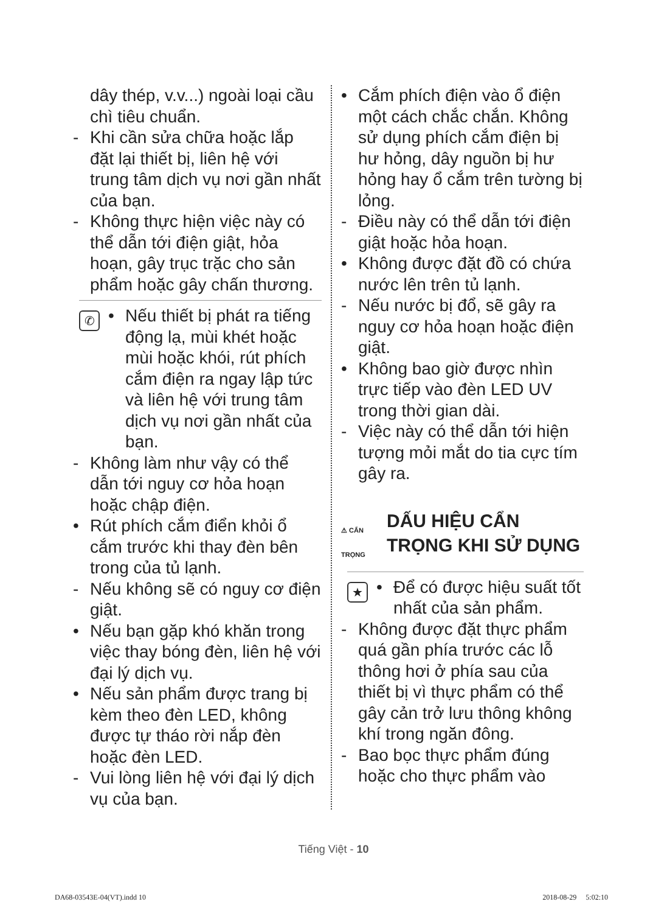dây thép, v.v...) ngoài loại cầu chì tiêu chuẩn.
- Khi cần sửa chữa hoặc lắp đặt lại thiết bị, liên hệ với trung tâm dịch vụ nơi gần nhất của bạn.
- Không thực hiện việc này có thể dẫn tới điện giật, hỏa hoạn, gây trục trặc cho sản phẩm hoặc gây chấn thương.
✆ • Nếu thiết bị phát ra tiếng động lạ, mùi khét hoặc mùi hoặc khói, rút phích cắm điện ra ngay lập tức và liên hệ với trung tâm dịch vụ nơi gần nhất của bạn.
- Không làm như vậy có thể dẫn tới nguy cơ hỏa hoạn hoặc chập điện.
• Rút phích cắm điển khỏi ổ cắm trước khi thay đèn bên trong của tủ lạnh.
- Nếu không sẽ có nguy cơ điện giật.
• Nếu bạn gặp khó khăn trong việc thay bóng đèn, liên hệ với đại lý dịch vụ.
• Nếu sản phẩm được trang bị kèm theo đèn LED, không được tự tháo rời nắp đèn hoặc đèn LED.
- Vui lòng liên hệ với đại lý dịch vụ của bạn.
• Cắm phích điện vào ổ điện một cách chắc chắn. Không sử dụng phích cắm điện bị hư hỏng, dây nguồn bị hư hỏng hay ổ cắm trên tường bị lỏng.
- Điều này có thể dẫn tới điện giật hoặc hỏa hoạn.
• Không được đặt đồ có chứa nước lên trên tủ lạnh.
- Nếu nước bị đổ, sẽ gây ra nguy cơ hỏa hoạn hoặc điện giật.
• Không bao giờ được nhìn trực tiếp vào đèn LED UV trong thời gian dài.
- Việc này có thể dẫn tới hiện tượng mỏi mắt do tia cực tím gây ra.
⚠ CẨN TRỌNG DẤU HIỆU CẨN TRỌNG KHI SỬ DỤNG
★ • Để có được hiệu suất tốt nhất của sản phẩm.
- Không được đặt thực phẩm quá gần phía trước các lỗ thông hơi ở phía sau của thiết bị vì thực phẩm có thể gây cản trở lưu thông không khí trong ngăn đông.
- Bao bọc thực phẩm đúng hoặc cho thực phẩm vào
Tiếng Việt - 10
DA68-03543E-04(VT).indd 10 2018-08-29 5:02:10